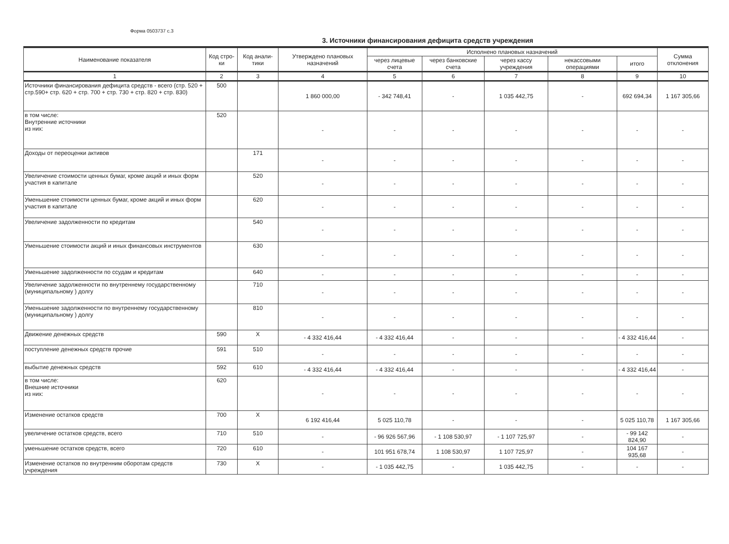Форма 0503737 с.3
3. Источники финансирования дефицита средств учреждения
| Наименование показателя | Код стро-ки | Код анали-тики | Утверждено плановых назначений | Исполнено плановых назначений | | | | | Сумма отклонения |
| --- | --- | --- | --- | --- | --- | --- | --- | --- | --- |
| | | | | через лицевые счета | через банковские счета | через кассу учреждения | некассовыми операциями | итого | |
| 1 | 2 | 3 | 4 | 5 | 6 | 7 | 8 | 9 | 10 |
| Источники финансирования дефицита средств - всего (стр. 520 + стр.590+ стр. 620 + стр. 700 + стр. 730 + стр. 820 + стр. 830) | 500 | | 1 860 000,00 | - 342 748,41 | - | 1 035 442,75 | - | 692 694,34 | 1 167 305,66 |
| в том числе: Внутренние источники из них: | 520 | | - | - | - | - | - | - | - |
| Доходы от переоценки активов | | 171 | - | - | - | - | - | - | - |
| Увеличение стоимости ценных бумаг, кроме акций и иных форм участия в капитале | | 520 | - | - | - | - | - | - | - |
| Уменьшение стоимости ценных бумаг, кроме акций и иных форм участия в капитале | | 620 | - | - | - | - | - | - | - |
| Увеличение задолженности по кредитам | | 540 | - | - | - | - | - | - | - |
| Уменьшение стоимости акций и иных финансовых инструментов | | 630 | - | - | - | - | - | - | - |
| Уменьшение задолженности по ссудам и кредитам | | 640 | - | - | - | - | - | - | - |
| Увеличение задолженности по внутреннему государственному (муниципальному ) долгу | | 710 | - | - | - | - | - | - | - |
| Уменьшение задолженности по внутреннему государственному (муниципальному ) долгу | | 810 | - | - | - | - | - | - | - |
| Движение денежных средств | 590 | X | - 4 332 416,44 | - 4 332 416,44 | - | - | - | - 4 332 416,44 | - |
| поступление денежных средств прочие | 591 | 510 | - | - | - | - | - | - | - |
| выбытие денежных средств | 592 | 610 | - 4 332 416,44 | - 4 332 416,44 | - | - | - | - 4 332 416,44 | - |
| в том числе: Внешние источники из них: | 620 | | - | - | - | - | - | - | - |
| Изменение остатков средств | 700 | X | 6 192 416,44 | 5 025 110,78 | - | - | - | 5 025 110,78 | 1 167 305,66 |
| увеличение остатков средств, всего | 710 | 510 | - | - 96 926 567,96 | - 1 108 530,97 | - 1 107 725,97 | - | - 99 142 824,90 | - |
| уменьшение остатков средств, всего | 720 | 610 | - | 101 951 678,74 | 1 108 530,97 | 1 107 725,97 | - | 104 167 935,68 | - |
| Изменение остатков по внутренним оборотам средств учреждения | 730 | X | - | - 1 035 442,75 | - | 1 035 442,75 | - | - | - |